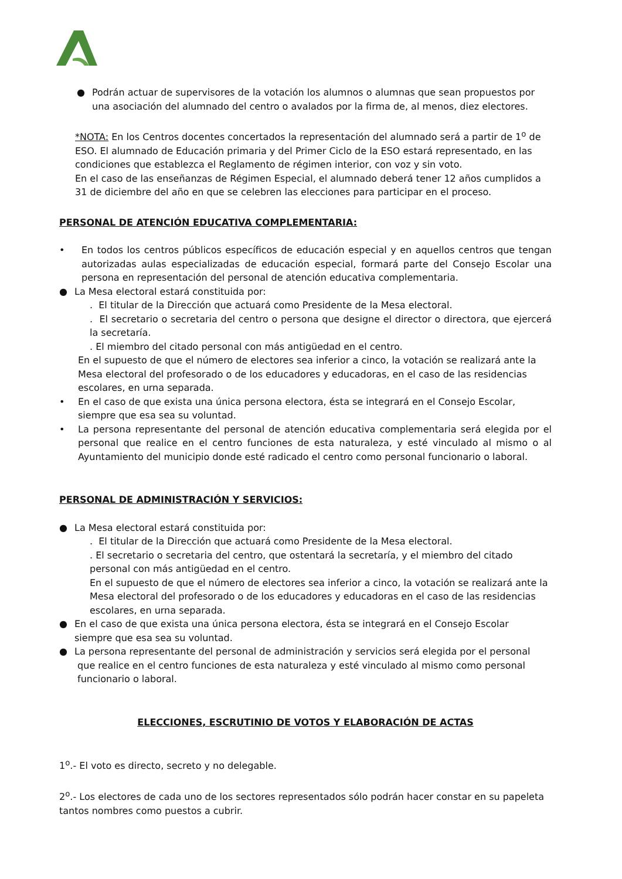● Podrán actuar de supervisores de la votación los alumnos o alumnas que sean propuestos por una asociación del alumnado del centro o avalados por la firma de, al menos, diez electores.
*NOTA: En los Centros docentes concertados la representación del alumnado será a partir de 1<sup>o</sup> de ESO. El alumnado de Educación primaria y del Primer Ciclo de la ESO estará representado, en las condiciones que establezca el Reglamento de régimen interior, con voz y sin voto.
En el caso de las enseñanzas de Régimen Especial, el alumnado deberá tener 12 años cumplidos a 31 de diciembre del año en que se celebren las elecciones para participar en el proceso.
PERSONAL DE ATENCIÓN EDUCATIVA COMPLEMENTARIA:
• En todos los centros públicos específicos de educación especial y en aquellos centros que tengan autorizadas aulas especializadas de educación especial, formará parte del Consejo Escolar una persona en representación del personal de atención educativa complementaria.
● La Mesa electoral estará constituida por:
. El titular de la Dirección que actuará como Presidente de la Mesa electoral.
. El secretario o secretaria del centro o persona que designe el director o directora, que ejercerá la secretaría.
. El miembro del citado personal con más antigüedad en el centro.
En el supuesto de que el número de electores sea inferior a cinco, la votación se realizará ante la Mesa electoral del profesorado o de los educadores y educadoras, en el caso de las residencias escolares, en urna separada.
• En el caso de que exista una única persona electora, ésta se integrará en el Consejo Escolar, siempre que esa sea su voluntad.
• La persona representante del personal de atención educativa complementaria será elegida por el personal que realice en el centro funciones de esta naturaleza, y esté vinculado al mismo o al Ayuntamiento del municipio donde esté radicado el centro como personal funcionario o laboral.
PERSONAL DE ADMINISTRACIÓN Y SERVICIOS:
● La Mesa electoral estará constituida por:
. El titular de la Dirección que actuará como Presidente de la Mesa electoral.
. El secretario o secretaria del centro, que ostentará la secretaría, y el miembro del citado personal con más antigüedad en el centro.
En el supuesto de que el número de electores sea inferior a cinco, la votación se realizará ante la Mesa electoral del profesorado o de los educadores y educadoras en el caso de las residencias escolares, en urna separada.
● En el caso de que exista una única persona electora, ésta se integrará en el Consejo Escolar siempre que esa sea su voluntad.
● La persona representante del personal de administración y servicios será elegida por el personal
que realice en el centro funciones de esta naturaleza y esté vinculado al mismo como personal
funcionario o laboral.
ELECCIONES, ESCRUTINIO DE VOTOS Y ELABORACIÓN DE ACTAS
1<sup>o</sup>.- El voto es directo, secreto y no delegable.
2<sup>o</sup>.- Los electores de cada uno de los sectores representados sólo podrán hacer constar en su papeleta tantos nombres como puestos a cubrir.